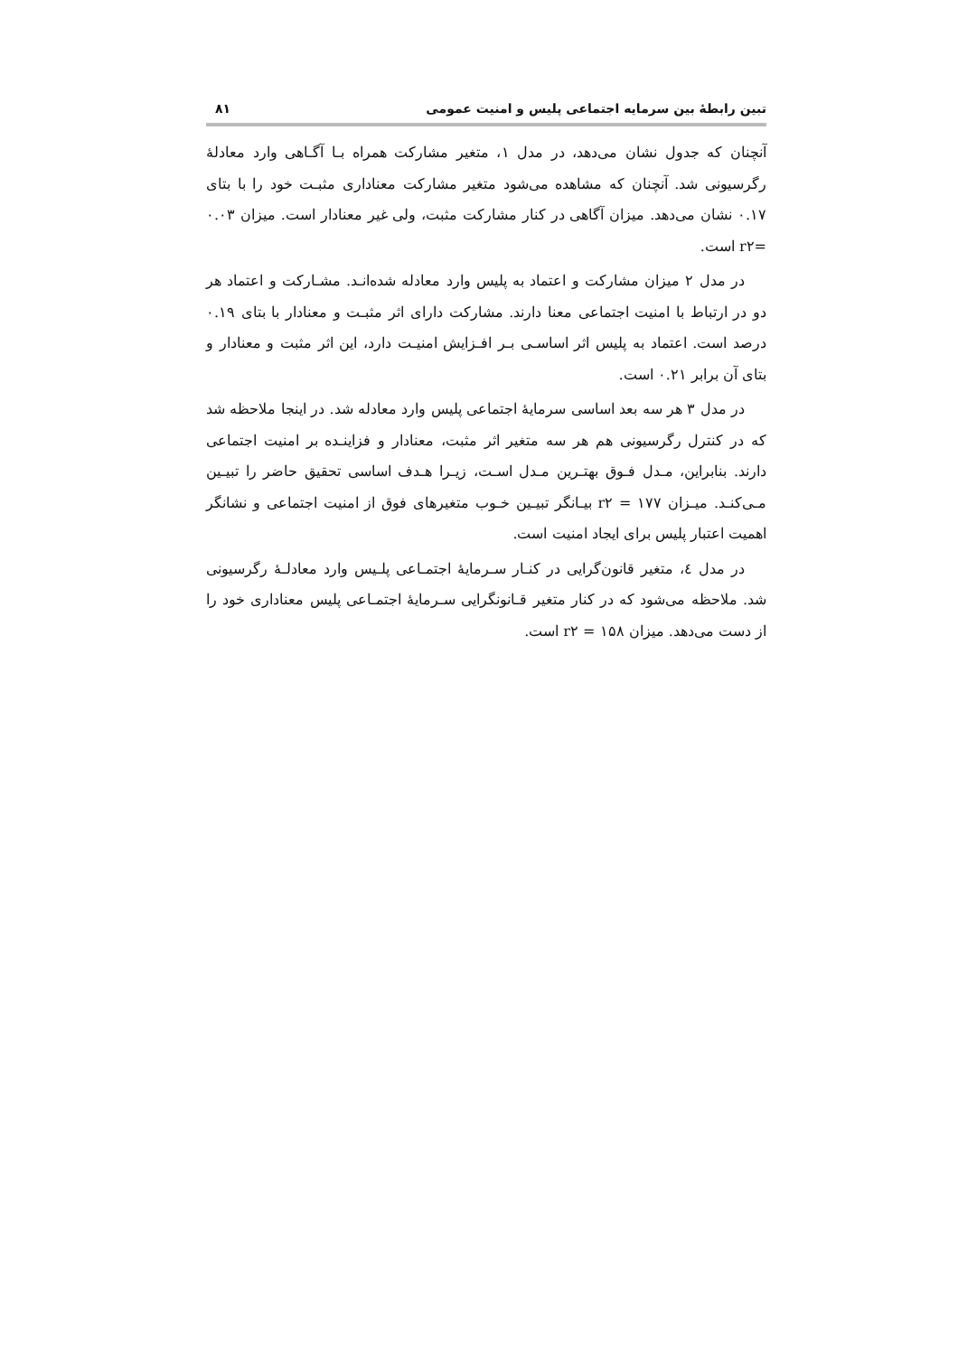تبین رابطهٔ بین سرمایه اجتماعی پلیس و امنیت عمومی ۸۱
آنچنان که جدول نشان می‌دهد، در مدل ۱، متغیر مشارکت همراه بـا آگـاهی وارد معادلهٔ رگرسیونی شد. آنچنان که مشاهده می‌شود متغیر مشارکت معناداری مثبـت خود را با بتای ۰.۱۷ نشان می‌دهد. میزان آگاهی در کنار مشارکت مثبت، ولی غیر معنادار است. میزان ۰.۰۳ =r۲ است.
در مدل ۲ میزان مشارکت و اعتماد به پلیس وارد معادله شده‌انـد. مشـارکت و اعتماد هر دو در ارتباط با امنیت اجتماعی معنا دارند. مشارکت دارای اثر مثبـت و معنادار با بتای ۰.۱۹ درصد است. اعتماد به پلیس اثر اساسـی بـر افـزایش امنیـت دارد، این اثر مثبت و معنادار و بتای آن برابر ۰.۲۱ است.
در مدل ۳ هر سه بعد اساسی سرمایهٔ اجتماعی پلیس وارد معادله شد. در اینجا ملاحظه شد که در کنترل رگرسیونی هم هر سه متغیر اثر مثبت، معنادار و فزاینـده بر امنیت اجتماعی دارند. بنابراین، مـدل فـوق بهتـرین مـدل اسـت، زیـرا هـدف اساسی تحقیق حاضر را تبیـین مـی‌کنـد. میـزان ۱۷۷ = r۲ بیـانگر تبیـین خـوب متغیرهای فوق از امنیت اجتماعی و نشانگر اهمیت اعتبار پلیس برای ایجاد امنیت است.
در مدل ٤، متغیر قانون‌گرایی در کنـار سـرمایهٔ اجتمـاعی پلـیس وارد معادلـهٔ رگرسیونی شد. ملاحظه می‌شود که در کنار متغیر قـانونگرایی سـرمایهٔ اجتمـاعی پلیس معناداری خود را از دست می‌دهد. میزان ۱۵۸ = r۲ است.